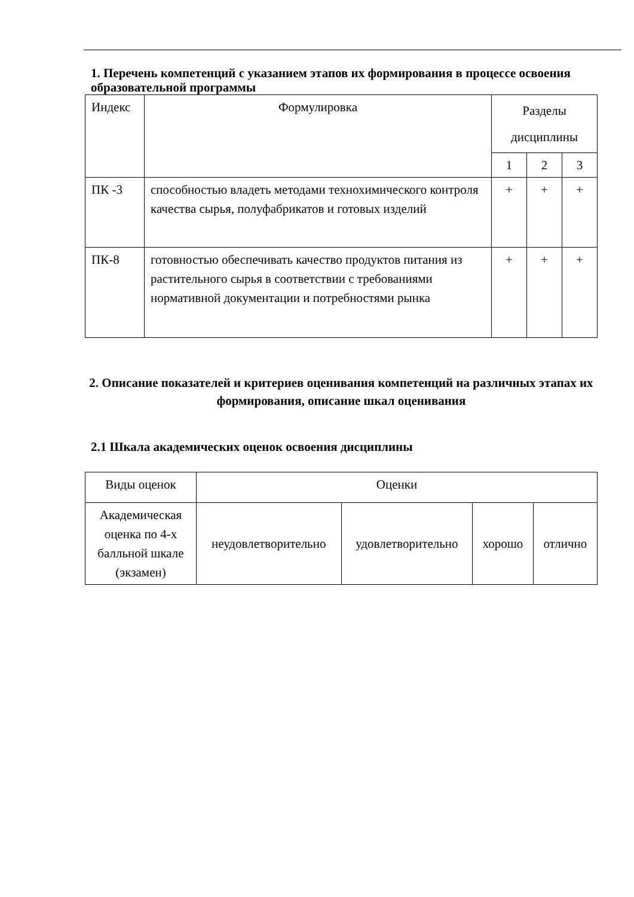1. Перечень компетенций с указанием этапов их формирования в процессе освоения образовательной программы
| Индекс | Формулировка | Разделы дисциплины | | |
| | | 1 | 2 | 3 |
| ПК -3 | способностью владеть методами технохимического контроля качества сырья, полуфабрикатов и готовых изделий | + | + | + |
| ПК-8 | готовностью обеспечивать качество продуктов питания из растительного сырья в соответствии с требованиями нормативной документации и потребностями рынка | + | + | + |
2. Описание показателей и критериев оценивания компетенций на различных этапах их формирования, описание шкал оценивания
2.1 Шкала академических оценок освоения дисциплины
| Виды оценок | Оценки | | | |
| Академическая оценка по 4-х балльной шкале (экзамен) | неудовлетворительно | удовлетворительно | хорошо | отлично |